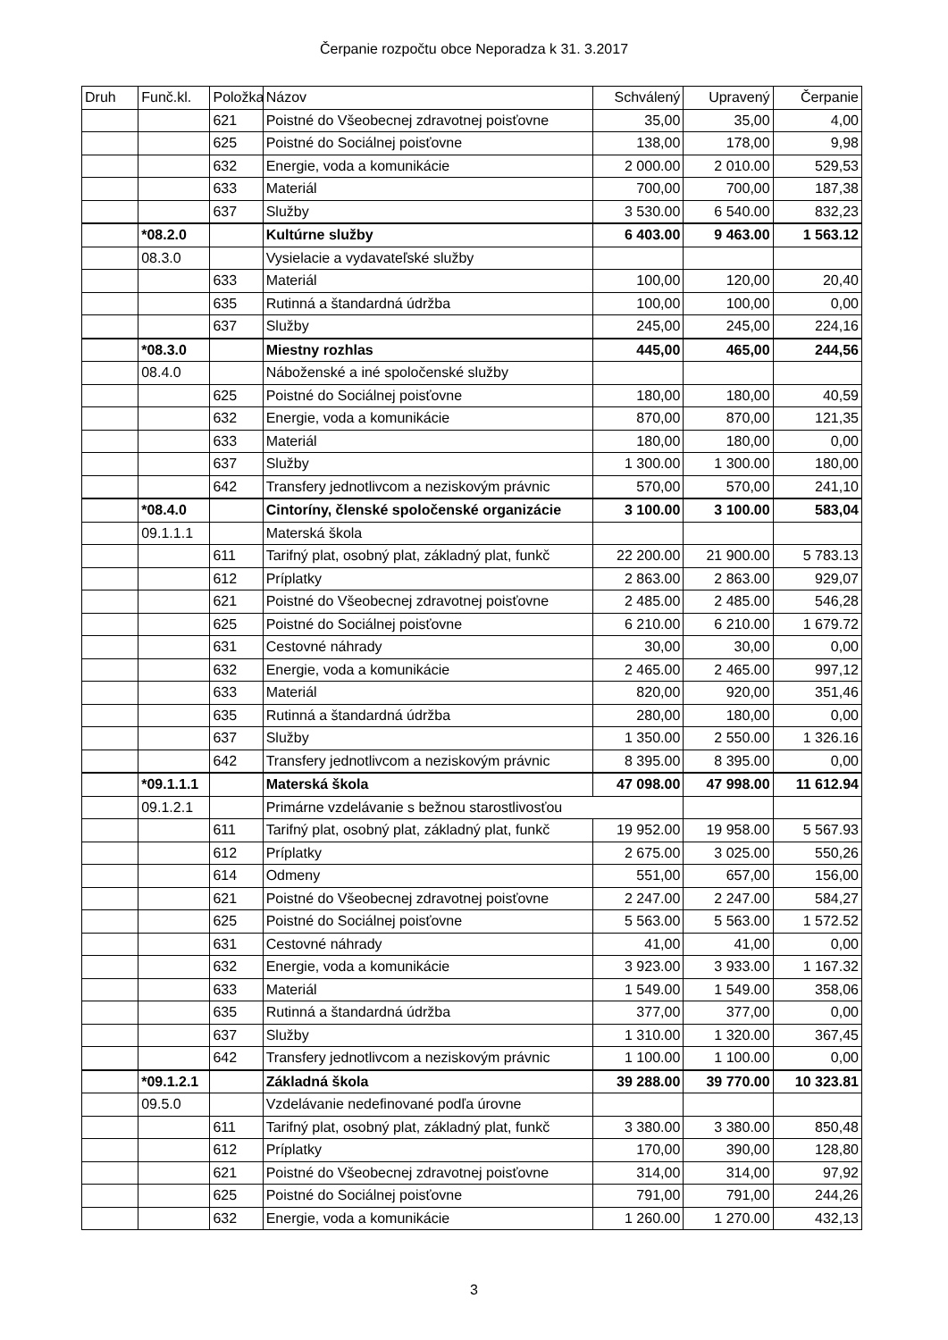Čerpanie rozpočtu obce Neporadza k 31. 3.2017
| Druh | Funč.kl. | Položka | Názov | Schválený | Upravený | Čerpanie |
| --- | --- | --- | --- | --- | --- | --- |
| | | 621 | Poistné do Všeobecnej zdravotnej poisťovne | 35,00 | 35,00 | 4,00 |
| | | 625 | Poistné do Sociálnej poisťovne | 138,00 | 178,00 | 9,98 |
| | | 632 | Energie, voda a komunikácie | 2 000.00 | 2 010.00 | 529,53 |
| | | 633 | Materiál | 700,00 | 700,00 | 187,38 |
| | | 637 | Služby | 3 530.00 | 6 540.00 | 832,23 |
| | *08.2.0 | | Kultúrne služby | 6 403.00 | 9 463.00 | 1 563.12 |
| | 08.3.0 | | Vysielacie a vydavateľské služby | | | |
| | | 633 | Materiál | 100,00 | 120,00 | 20,40 |
| | | 635 | Rutinná a štandardná údržba | 100,00 | 100,00 | 0,00 |
| | | 637 | Služby | 245,00 | 245,00 | 224,16 |
| | *08.3.0 | | Miestny rozhlas | 445,00 | 465,00 | 244,56 |
| | 08.4.0 | | Náboženské a iné spoločenské služby | | | |
| | | 625 | Poistné do Sociálnej poisťovne | 180,00 | 180,00 | 40,59 |
| | | 632 | Energie, voda a komunikácie | 870,00 | 870,00 | 121,35 |
| | | 633 | Materiál | 180,00 | 180,00 | 0,00 |
| | | 637 | Služby | 1 300.00 | 1 300.00 | 180,00 |
| | | 642 | Transfery jednotlivcom a neziskovým právnic | 570,00 | 570,00 | 241,10 |
| | *08.4.0 | | Cintoríny, členské spoločenské organizácie | 3 100.00 | 3 100.00 | 583,04 |
| | 09.1.1.1 | | Materská škola | | | |
| | | 611 | Tarifný plat, osobný plat, základný plat, funkč | 22 200.00 | 21 900.00 | 5 783.13 |
| | | 612 | Príplatky | 2 863.00 | 2 863.00 | 929,07 |
| | | 621 | Poistné do Všeobecnej zdravotnej poisťovne | 2 485.00 | 2 485.00 | 546,28 |
| | | 625 | Poistné do Sociálnej poisťovne | 6 210.00 | 6 210.00 | 1 679.72 |
| | | 631 | Cestovné náhrady | 30,00 | 30,00 | 0,00 |
| | | 632 | Energie, voda a komunikácie | 2 465.00 | 2 465.00 | 997,12 |
| | | 633 | Materiál | 820,00 | 920,00 | 351,46 |
| | | 635 | Rutinná a štandardná údržba | 280,00 | 180,00 | 0,00 |
| | | 637 | Služby | 1 350.00 | 2 550.00 | 1 326.16 |
| | | 642 | Transfery jednotlivcom a neziskovým právnic | 8 395.00 | 8 395.00 | 0,00 |
| | *09.1.1.1 | | Materská škola | 47 098.00 | 47 998.00 | 11 612.94 |
| | 09.1.2.1 | | Primárne vzdelávanie s bežnou starostlivosťou | | | |
| | | 611 | Tarifný plat, osobný plat, základný plat, funkč | 19 952.00 | 19 958.00 | 5 567.93 |
| | | 612 | Príplatky | 2 675.00 | 3 025.00 | 550,26 |
| | | 614 | Odmeny | 551,00 | 657,00 | 156,00 |
| | | 621 | Poistné do Všeobecnej zdravotnej poisťovne | 2 247.00 | 2 247.00 | 584,27 |
| | | 625 | Poistné do Sociálnej poisťovne | 5 563.00 | 5 563.00 | 1 572.52 |
| | | 631 | Cestovné náhrady | 41,00 | 41,00 | 0,00 |
| | | 632 | Energie, voda a komunikácie | 3 923.00 | 3 933.00 | 1 167.32 |
| | | 633 | Materiál | 1 549.00 | 1 549.00 | 358,06 |
| | | 635 | Rutinná a štandardná údržba | 377,00 | 377,00 | 0,00 |
| | | 637 | Služby | 1 310.00 | 1 320.00 | 367,45 |
| | | 642 | Transfery jednotlivcom a neziskovým právnic | 1 100.00 | 1 100.00 | 0,00 |
| | *09.1.2.1 | | Základná škola | 39 288.00 | 39 770.00 | 10 323.81 |
| | 09.5.0 | | Vzdelávanie nedefinované podľa úrovne | | | |
| | | 611 | Tarifný plat, osobný plat, základný plat, funkč | 3 380.00 | 3 380.00 | 850,48 |
| | | 612 | Príplatky | 170,00 | 390,00 | 128,80 |
| | | 621 | Poistné do Všeobecnej zdravotnej poisťovne | 314,00 | 314,00 | 97,92 |
| | | 625 | Poistné do Sociálnej poisťovne | 791,00 | 791,00 | 244,26 |
| | | 632 | Energie, voda a komunikácie | 1 260.00 | 1 270.00 | 432,13 |
3